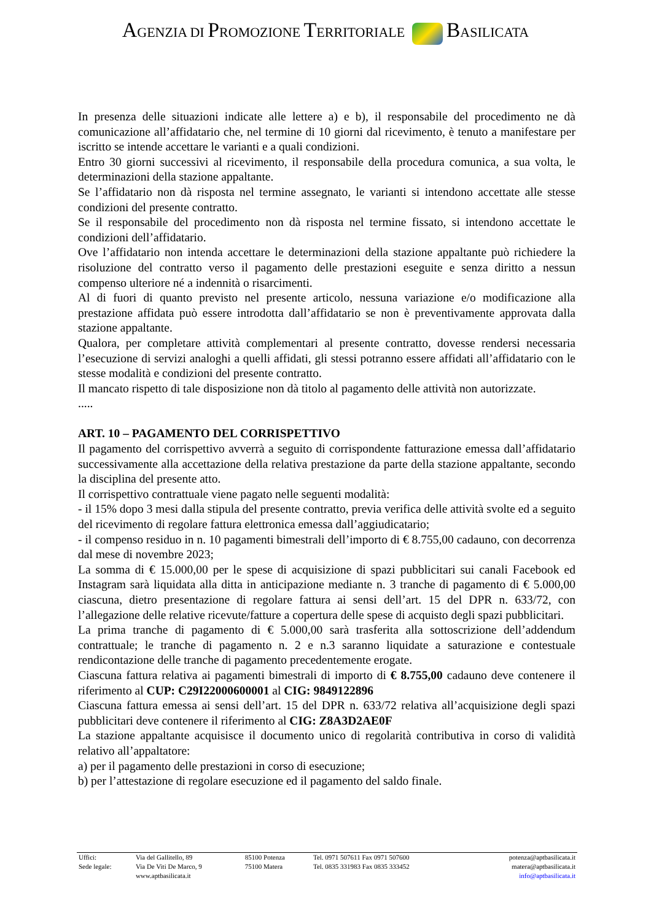AGENZIA DI PROMOZIONE TERRITORIALE BASILICATA
In presenza delle situazioni indicate alle lettere a) e b), il responsabile del procedimento ne dà comunicazione all’affidatario che, nel termine di 10 giorni dal ricevimento, è tenuto a manifestare per iscritto se intende accettare le varianti e a quali condizioni.
Entro 30 giorni successivi al ricevimento, il responsabile della procedura comunica, a sua volta, le determinazioni della stazione appaltante.
Se l’affidatario non dà risposta nel termine assegnato, le varianti si intendono accettate alle stesse condizioni del presente contratto.
Se il responsabile del procedimento non dà risposta nel termine fissato, si intendono accettate le condizioni dell’affidatario.
Ove l’affidatario non intenda accettare le determinazioni della stazione appaltante può richiedere la risoluzione del contratto verso il pagamento delle prestazioni eseguite e senza diritto a nessun compenso ulteriore né a indennità o risarcimenti.
Al di fuori di quanto previsto nel presente articolo, nessuna variazione e/o modificazione alla prestazione affidata può essere introdotta dall’affidatario se non è preventivamente approvata dalla stazione appaltante.
Qualora, per completare attività complementari al presente contratto, dovesse rendersi necessaria l’esecuzione di servizi analoghi a quelli affidati, gli stessi potranno essere affidati all’affidatario con le stesse modalità e condizioni del presente contratto.
Il mancato rispetto di tale disposizione non dà titolo al pagamento delle attività non autorizzate.
.....
ART. 10 – PAGAMENTO DEL CORRISPETTIVO
Il pagamento del corrispettivo avverrà a seguito di corrispondente fatturazione emessa dall’affidatario successivamente alla accettazione della relativa prestazione da parte della stazione appaltante, secondo la disciplina del presente atto.
Il corrispettivo contrattuale viene pagato nelle seguenti modalità:
- il 15% dopo 3 mesi dalla stipula del presente contratto, previa verifica delle attività svolte ed a seguito del ricevimento di regolare fattura elettronica emessa dall’aggiudicatario;
- il compenso residuo in n. 10 pagamenti bimestrali dell’importo di € 8.755,00 cadauno, con decorrenza dal mese di novembre 2023;
La somma di € 15.000,00 per le spese di acquisizione di spazi pubblicitari sui canali Facebook ed Instagram sarà liquidata alla ditta in anticipazione mediante n. 3 tranche di pagamento di € 5.000,00 ciascuna, dietro presentazione di regolare fattura ai sensi dell’art. 15 del DPR n. 633/72, con l’allegazione delle relative ricevute/fatture a copertura delle spese di acquisto degli spazi pubblicitari.
La prima tranche di pagamento di € 5.000,00 sarà trasferita alla sottoscrizione dell’addendum contrattuale; le tranche di pagamento n. 2 e n.3 saranno liquidate a saturazione e contestuale rendicontazione delle tranche di pagamento precedentemente erogate.
Ciascuna fattura relativa ai pagamenti bimestrali di importo di € 8.755,00 cadauno deve contenere il riferimento al CUP: C29I22000600001 al CIG: 9849122896
Ciascuna fattura emessa ai sensi dell’art. 15 del DPR n. 633/72 relativa all’acquisizione degli spazi pubblicitari deve contenere il riferimento al CIG: Z8A3D2AE0F
La stazione appaltante acquisisce il documento unico di regolarità contributiva in corso di validità relativo all’appaltatore:
a) per il pagamento delle prestazioni in corso di esecuzione;
b) per l’attestazione di regolare esecuzione ed il pagamento del saldo finale.
| Uffici: | Via del Gallitello, 89 | 85100 Potenza | Tel. 0971 507611 Fax 0971 507600 | potenza@aptbasilicata.it |
| Sede legale: | Via De Viti De Marco, 9 | 75100 Matera | Tel. 0835 331983 Fax 0835 333452 | matera@aptbasilicata.it |
| | www.aptbasilicata.it | | | info@aptbasilicata.it |